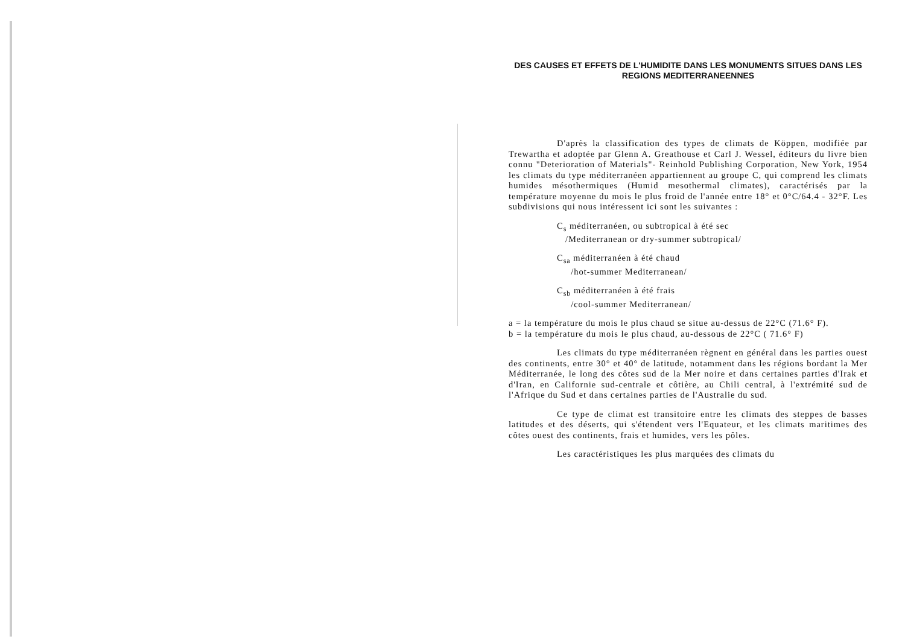DES CAUSES ET EFFETS DE L'HUMIDITE DANS LES MONUMENTS SITUES DANS LES REGIONS MEDITERRANEENNES
D'après la classification des types de climats de Köppen, modifiée par Trewartha et adoptée par Glenn A. Greathouse et Carl J. Wessel, éditeurs du livre bien connu "Deterioration of Materials"- Reinhold Publishing Corporation, New York, 1954 les climats du type méditerranéen appartiennent au groupe C, qui comprend les climats humides mésothermiques (Humid mesothermal climates), caractérisés par la température moyenne du mois le plus froid de l'année entre 18° et 0°C/64.4 - 32°F. Les subdivisions qui nous intéressent ici sont les suivantes :
C<sub>s</sub> méditerranéen, ou subtropical à été sec
/Mediterranean or dry-summer subtropical/
C<sub>sa</sub> méditerranéen à été chaud
/hot-summer Mediterranean/
C<sub>sb</sub> méditerranéen à été frais
/cool-summer Mediterranean/
a = la température du mois le plus chaud se situe au-dessus de 22°C (71.6° F).
b = la température du mois le plus chaud, au-dessous de 22°C ( 71.6° F)
Les climats du type méditerranéen règnent en général dans les parties ouest des continents, entre 30° et 40° de latitude, notamment dans les régions bordant la Mer Méditerranée, le long des côtes sud de la Mer noire et dans certaines parties d'Irak et d'Iran, en Californie sud-centrale et côtière, au Chili central, à l'extrémité sud de l'Afrique du Sud et dans certaines parties de l'Australie du sud.
Ce type de climat est transitoire entre les climats des steppes de basses latitudes et des déserts, qui s'étendent vers l'Equateur, et les climats maritimes des côtes ouest des continents, frais et humides, vers les pôles.
Les caractéristiques les plus marquées des climats du